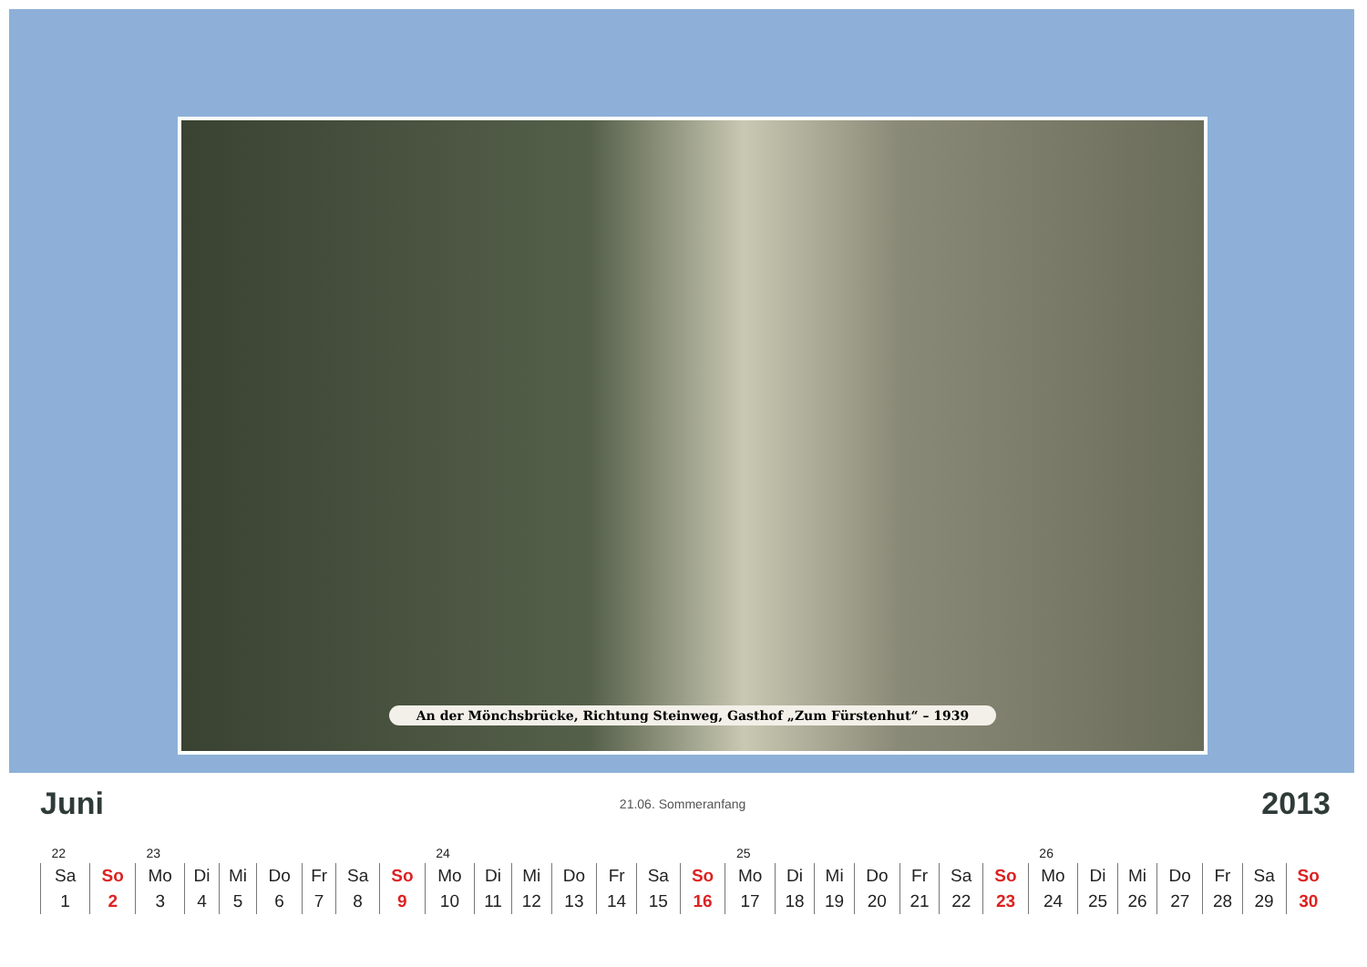An der Mönchsbrücke, Richtung Steinweg, Gasthof „Zum Fürstenhut“ – 1939
Juni 21.06. Sommeranfang 2013
| 22 | | 23 | | | | | | | 24 | | | | | | | 25 | | | | | | | 26 | | | | | | |
| Sa | So | Mo | Di | Mi | Do | Fr | Sa | So | Mo | Di | Mi | Do | Fr | Sa | So | Mo | Di | Mi | Do | Fr | Sa | So | Mo | Di | Mi | Do | Fr | Sa | So |
| 1 | 2 | 3 | 4 | 5 | 6 | 7 | 8 | 9 | 10 | 11 | 12 | 13 | 14 | 15 | 16 | 17 | 18 | 19 | 20 | 21 | 22 | 23 | 24 | 25 | 26 | 27 | 28 | 29 | 30 |